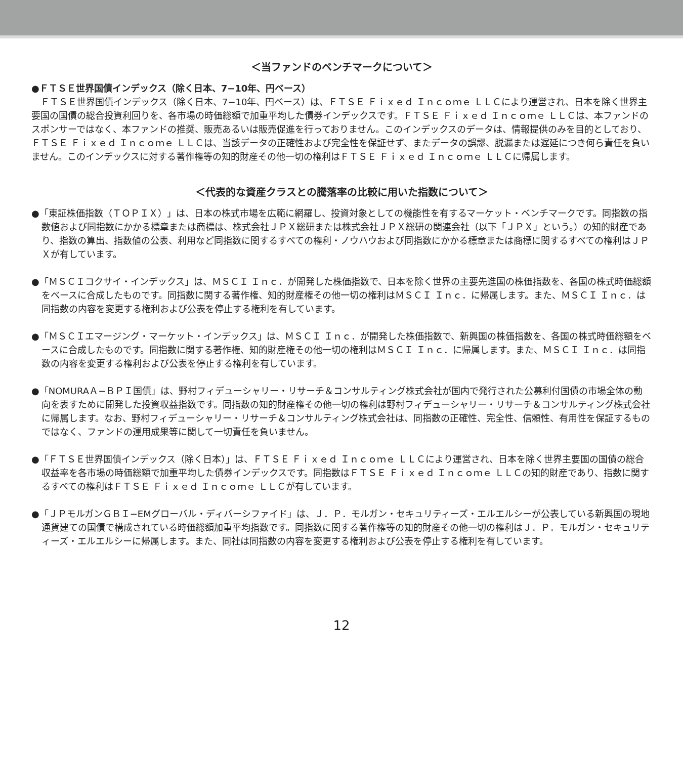＜当ファンドのベンチマークについて＞
●ＦＴＳＥ世界国債インデックス（除く日本、7−10年、円ベース）
　ＦＴＳＥ世界国債インデックス（除く日本、7−10年、円ベース）は、ＦＴＳＥ Ｆｉｘｅｄ Ｉｎｃｏｍｅ ＬＬＣにより運営され、日本を除く世界主要国の国債の総合投資利回りを、各市場の時価総額で加重平均した債券インデックスです。ＦＴＳＥ Ｆｉｘｅｄ Ｉｎｃｏｍｅ ＬＬＣは、本ファンドのスポンサーではなく、本ファンドの推奨、販売あるいは販売促進を行っておりません。このインデックスのデータは、情報提供のみを目的としており、ＦＴＳＥ Ｆｉｘｅｄ Ｉｎｃｏｍｅ ＬＬＣは、当該データの正確性および完全性を保証せず、またデータの誤謬、脱漏または遅延につき何ら責任を負いません。このインデックスに対する著作権等の知的財産その他一切の権利はＦＴＳＥ Ｆｉｘｅｄ Ｉｎｃｏｍｅ ＬＬＣに帰属します。
＜代表的な資産クラスとの騰落率の比較に用いた指数について＞
●「東証株価指数（ＴＯＰＩＸ）」は、日本の株式市場を広範に網羅し、投資対象としての機能性を有するマーケット・ベンチマークです。同指数の指数値および同指数にかかる標章または商標は、株式会社ＪＰＸ総研または株式会社ＪＰＸ総研の関連会社（以下「ＪＰＸ」という。）の知的財産であり、指数の算出、指数値の公表、利用など同指数に関するすべての権利・ノウハウおよび同指数にかかる標章または商標に関するすべての権利はＪＰＸが有しています。
●「ＭＳＣＩコクサイ・インデックス」は、ＭＳＣＩ Ｉｎｃ．が開発した株価指数で、日本を除く世界の主要先進国の株価指数を、各国の株式時価総額をベースに合成したものです。同指数に関する著作権、知的財産権その他一切の権利はＭＳＣＩ Ｉｎｃ．に帰属します。また、ＭＳＣＩ Ｉｎｃ．は同指数の内容を変更する権利および公表を停止する権利を有しています。
●「ＭＳＣＩエマージング・マーケット・インデックス」は、ＭＳＣＩ Ｉｎｃ．が開発した株価指数で、新興国の株価指数を、各国の株式時価総額をベースに合成したものです。同指数に関する著作権、知的財産権その他一切の権利はＭＳＣＩ Ｉｎｃ．に帰属します。また、ＭＳＣＩ Ｉｎｃ．は同指数の内容を変更する権利および公表を停止する権利を有しています。
●「NOMURAＡ−ＢＰＩ国債」は、野村フィデューシャリー・リサーチ＆コンサルティング株式会社が国内で発行された公募利付国債の市場全体の動向を表すために開発した投資収益指数です。同指数の知的財産権その他一切の権利は野村フィデューシャリー・リサーチ＆コンサルティング株式会社に帰属します。なお、野村フィデューシャリー・リサーチ＆コンサルティング株式会社は、同指数の正確性、完全性、信頼性、有用性を保証するものではなく、ファンドの運用成果等に関して一切責任を負いません。
●「ＦＴＳＥ世界国債インデックス（除く日本）」は、ＦＴＳＥ Ｆｉｘｅｄ Ｉｎｃｏｍｅ ＬＬＣにより運営され、日本を除く世界主要国の国債の総合収益率を各市場の時価総額で加重平均した債券インデックスです。同指数はＦＴＳＥ Ｆｉｘｅｄ Ｉｎｃｏｍｅ ＬＬＣの知的財産であり、指数に関するすべての権利はＦＴＳＥ Ｆｉｘｅｄ Ｉｎｃｏｍｅ ＬＬＣが有しています。
●「ＪＰモルガンＧＢＩ−EMグローバル・ディバーシファイド」は、Ｊ．Ｐ．モルガン・セキュリティーズ・エルエルシーが公表している新興国の現地通貨建ての国債で構成されている時価総額加重平均指数です。同指数に関する著作権等の知的財産その他一切の権利はＪ．Ｐ．モルガン・セキュリティーズ・エルエルシーに帰属します。また、同社は同指数の内容を変更する権利および公表を停止する権利を有しています。
12